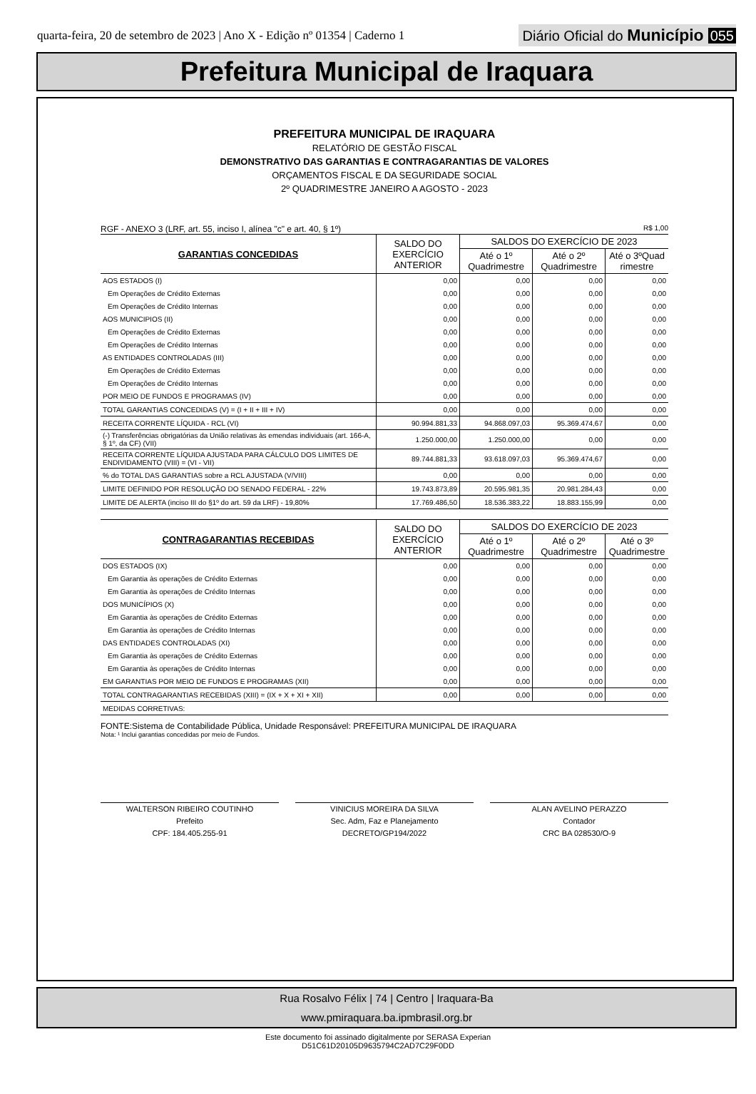quarta-feira, 20 de setembro de 2023 | Ano X - Edição nº 01354 | Caderno 1
Diário Oficial do Município 055
Prefeitura Municipal de Iraquara
PREFEITURA MUNICIPAL DE IRAQUARA
RELATÓRIO DE GESTÃO FISCAL
DEMONSTRATIVO DAS GARANTIAS E CONTRAGARANTIAS DE VALORES
ORÇAMENTOS FISCAL E DA SEGURIDADE SOCIAL
2º QUADRIMESTRE JANEIRO A AGOSTO - 2023
RGF - ANEXO 3 (LRF, art. 55, inciso I, alínea "c" e art. 40, § 1º) R$ 1,00
| GARANTIAS CONCEDIDAS | SALDO DO EXERCÍCIO ANTERIOR | SALDOS DO EXERCÍCIO DE 2023 | | |
| --- | --- | --- | --- | --- |
| | | Até o 1º Quadrimestre | Até o 2º Quadrimestre | Até o 3ºQuad rimestre |
| AOS ESTADOS (I) | 0,00 | 0,00 | 0,00 | 0,00 |
| Em Operações de Crédito Externas | 0,00 | 0,00 | 0,00 | 0,00 |
| Em Operações de Crédito Internas | 0,00 | 0,00 | 0,00 | 0,00 |
| AOS MUNICIPIOS (II) | 0,00 | 0,00 | 0,00 | 0,00 |
| Em Operações de Crédito Externas | 0,00 | 0,00 | 0,00 | 0,00 |
| Em Operações de Crédito Internas | 0,00 | 0,00 | 0,00 | 0,00 |
| AS ENTIDADES CONTROLADAS (III) | 0,00 | 0,00 | 0,00 | 0,00 |
| Em Operações de Crédito Externas | 0,00 | 0,00 | 0,00 | 0,00 |
| Em Operações de Crédito Internas | 0,00 | 0,00 | 0,00 | 0,00 |
| POR MEIO DE FUNDOS E PROGRAMAS (IV) | 0,00 | 0,00 | 0,00 | 0,00 |
| TOTAL GARANTIAS CONCEDIDAS (V) = (I + II + III + IV) | 0,00 | 0,00 | 0,00 | 0,00 |
| RECEITA CORRENTE LÍQUIDA - RCL (VI) | 90.994.881,33 | 94.868.097,03 | 95.369.474,67 | 0,00 |
| (-) Transferências obrigatórias da União relativas às emendas individuais (art. 166-A, § 1º, da CF) (VII) | 1.250.000,00 | 1.250.000,00 | 0,00 | 0,00 |
| RECEITA CORRENTE LÍQUIDA AJUSTADA PARA CÁLCULO DOS LIMITES DE ENDIVIDAMENTO (VIII) = (VI - VII) | 89.744.881,33 | 93.618.097,03 | 95.369.474,67 | 0,00 |
| % do TOTAL DAS GARANTIAS sobre a RCL AJUSTADA (V/VIII) | 0,00 | 0,00 | 0,00 | 0,00 |
| LIMITE DEFINIDO POR RESOLUÇÃO DO SENADO FEDERAL - 22% | 19.743.873,89 | 20.595.981,35 | 20.981.284,43 | 0,00 |
| LIMITE DE ALERTA (inciso III do §1º do art. 59 da LRF) - 19,80% | 17.769.486,50 | 18.536.383,22 | 18.883.155,99 | 0,00 |
| CONTRAGARANTIAS RECEBIDAS | SALDO DO EXERCÍCIO ANTERIOR | SALDOS DO EXERCÍCIO DE 2023 | | |
| --- | --- | --- | --- | --- |
| | | Até o 1º Quadrimestre | Até o 2º Quadrimestre | Até o 3º Quadrimestre |
| DOS ESTADOS (IX) | 0,00 | 0,00 | 0,00 | 0,00 |
| Em Garantia às operações de Crédito Externas | 0,00 | 0,00 | 0,00 | 0,00 |
| Em Garantia às operações de Crédito Internas | 0,00 | 0,00 | 0,00 | 0,00 |
| DOS MUNICÍPIOS (X) | 0,00 | 0,00 | 0,00 | 0,00 |
| Em Garantia às operações de Crédito Externas | 0,00 | 0,00 | 0,00 | 0,00 |
| Em Garantia às operações de Crédito Internas | 0,00 | 0,00 | 0,00 | 0,00 |
| DAS ENTIDADES CONTROLADAS (XI) | 0,00 | 0,00 | 0,00 | 0,00 |
| Em Garantia às operações de Crédito Externas | 0,00 | 0,00 | 0,00 | 0,00 |
| Em Garantia às operações de Crédito Internas | 0,00 | 0,00 | 0,00 | 0,00 |
| EM GARANTIAS POR MEIO DE FUNDOS E PROGRAMAS (XII) | 0,00 | 0,00 | 0,00 | 0,00 |
| TOTAL CONTRAGARANTIAS RECEBIDAS (XIII) = (IX + X + XI + XII) | 0,00 | 0,00 | 0,00 | 0,00 |
| MEDIDAS CORRETIVAS: | | | | |
FONTE:Sistema de Contabilidade Pública, Unidade Responsável: PREFEITURA MUNICIPAL DE IRAQUARA
Nota: ¹ Inclui garantias concedidas por meio de Fundos.
WALTERSON RIBEIRO COUTINHO
Prefeito
CPF: 184.405.255-91
VINICIUS MOREIRA DA SILVA
Sec. Adm, Faz e Planejamento
DECRETO/GP194/2022
ALAN AVELINO PERAZZO
Contador
CRC BA 028530/O-9
Rua Rosalvo Félix | 74 | Centro | Iraquara-Ba
www.pmiraquara.ba.ipmbrasil.org.br
Este documento foi assinado digitalmente por SERASA Experian
D51C61D20105D9635794C2AD7C29F0DD